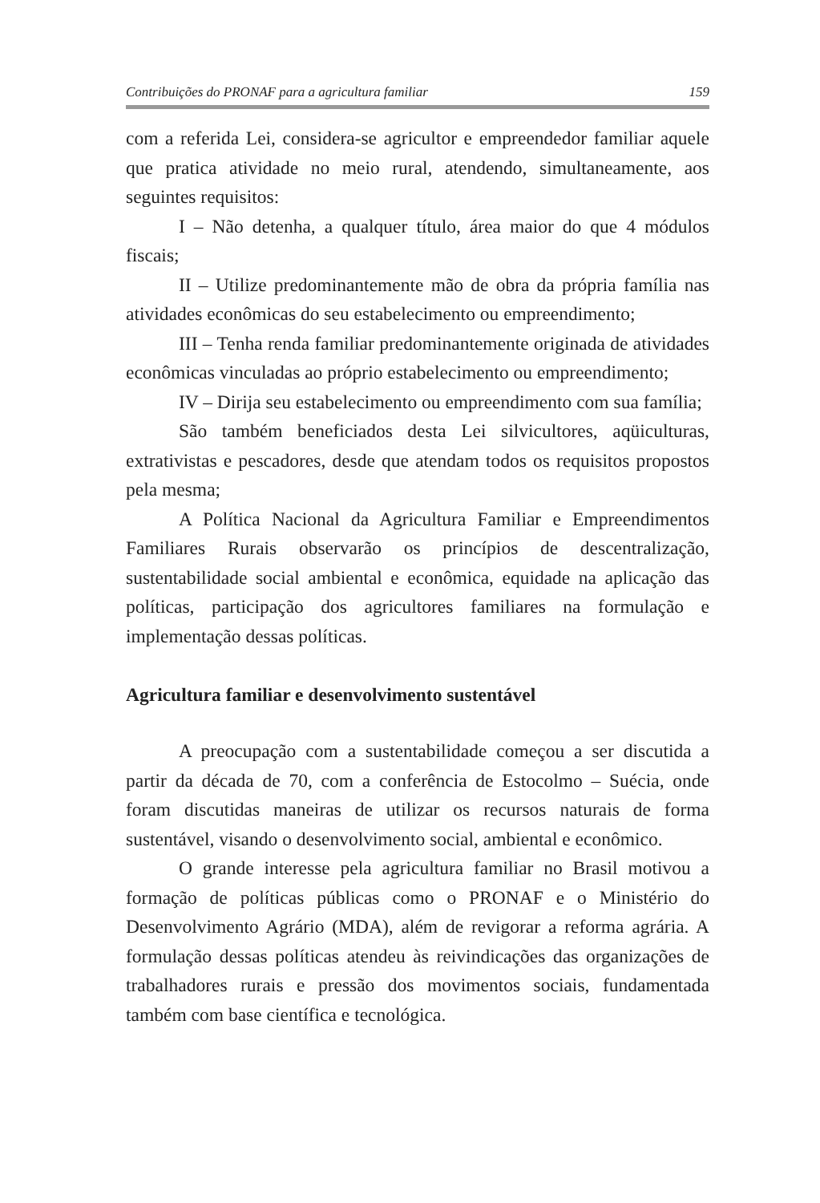Contribuições do PRONAF para a agricultura familiar 159
com a referida Lei, considera-se agricultor e empreendedor familiar aquele que pratica atividade no meio rural, atendendo, simultaneamente, aos seguintes requisitos:
I – Não detenha, a qualquer título, área maior do que 4 módulos fiscais;
II – Utilize predominantemente mão de obra da própria família nas atividades econômicas do seu estabelecimento ou empreendimento;
III – Tenha renda familiar predominantemente originada de atividades econômicas vinculadas ao próprio estabelecimento ou empreendimento;
IV – Dirija seu estabelecimento ou empreendimento com sua família;
São também beneficiados desta Lei silvicultores, aqüiculturas, extrativistas e pescadores, desde que atendam todos os requisitos propostos pela mesma;
A Política Nacional da Agricultura Familiar e Empreendimentos Familiares Rurais observarão os princípios de descentralização, sustentabilidade social ambiental e econômica, equidade na aplicação das políticas, participação dos agricultores familiares na formulação e implementação dessas políticas.
Agricultura familiar e desenvolvimento sustentável
A preocupação com a sustentabilidade começou a ser discutida a partir da década de 70, com a conferência de Estocolmo – Suécia, onde foram discutidas maneiras de utilizar os recursos naturais de forma sustentável, visando o desenvolvimento social, ambiental e econômico.
O grande interesse pela agricultura familiar no Brasil motivou a formação de políticas públicas como o PRONAF e o Ministério do Desenvolvimento Agrário (MDA), além de revigorar a reforma agrária. A formulação dessas políticas atendeu às reivindicações das organizações de trabalhadores rurais e pressão dos movimentos sociais, fundamentada também com base científica e tecnológica.